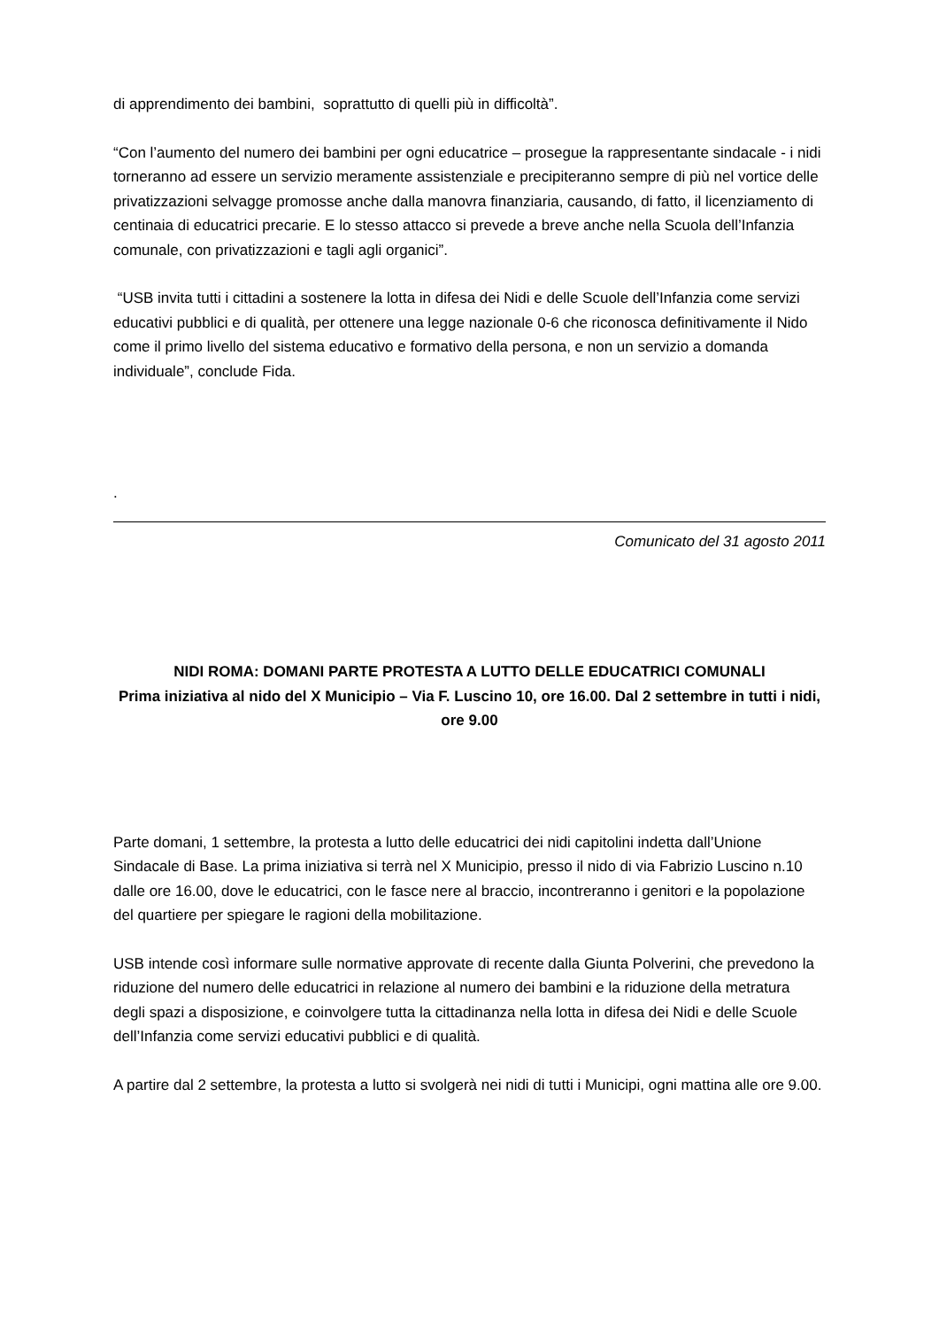di apprendimento dei bambini, soprattutto di quelli più in difficoltà”.
“Con l’aumento del numero dei bambini per ogni educatrice – prosegue la rappresentante sindacale - i nidi torneranno ad essere un servizio meramente assistenziale e precipiteranno sempre di più nel vortice delle privatizzazioni selvagge promosse anche dalla manovra finanziaria, causando, di fatto, il licenziamento di centinaia di educatrici precarie. E lo stesso attacco si prevede a breve anche nella Scuola dell’Infanzia comunale, con privatizzazioni e tagli agli organici”.
“USB invita tutti i cittadini a sostenere la lotta in difesa dei Nidi e delle Scuole dell’Infanzia come servizi educativi pubblici e di qualità, per ottenere una legge nazionale 0-6 che riconosca definitivamente il Nido come il primo livello del sistema educativo e formativo della persona, e non un servizio a domanda individuale”, conclude Fida.
.
Comunicato del 31 agosto 2011
NIDI ROMA: DOMANI PARTE PROTESTA A LUTTO DELLE EDUCATRICI COMUNALI
Prima iniziativa al nido del X Municipio – Via F. Luscino 10, ore 16.00. Dal 2 settembre in tutti i nidi, ore 9.00
Parte domani, 1 settembre, la protesta a lutto delle educatrici dei nidi capitolini indetta dall’Unione Sindacale di Base. La prima iniziativa si terrà nel X Municipio, presso il nido di via Fabrizio Luscino n.10 dalle ore 16.00, dove le educatrici, con le fasce nere al braccio, incontreranno i genitori e la popolazione del quartiere per spiegare le ragioni della mobilitazione.
USB intende così informare sulle normative approvate di recente dalla Giunta Polverini, che prevedono la riduzione del numero delle educatrici in relazione al numero dei bambini e la riduzione della metratura degli spazi a disposizione, e coinvolgere tutta la cittadinanza nella lotta in difesa dei Nidi e delle Scuole dell’Infanzia come servizi educativi pubblici e di qualità.
A partire dal 2 settembre, la protesta a lutto si svolgerà nei nidi di tutti i Municipi, ogni mattina alle ore 9.00.